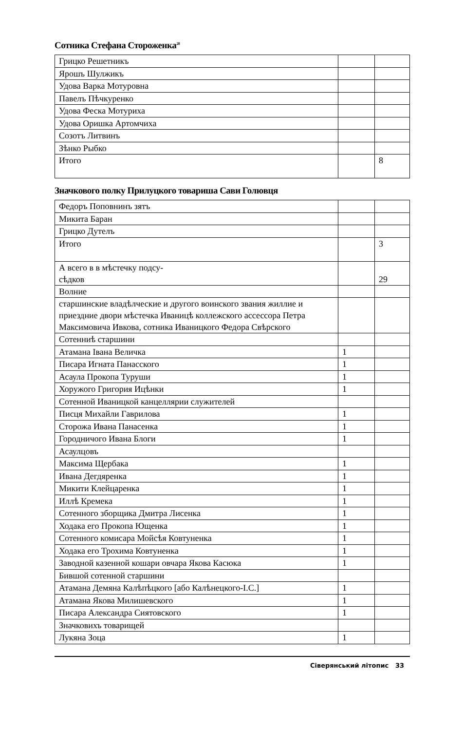Сотника Стефана Стороженка<sup>28</sup>
| Грицко Решетникъ | | |
| Ярошъ Шулжикъ | | |
| Удова Варка Мотуровна | | |
| Павелъ Пѣчкуренко | | |
| Удова Феска Мотуриха | | |
| Удова Оришка Артомчиха | | |
| Созотъ Литвинъ | | |
| Зѣнко Рыбко | | |
| Итого | | 8 |
Значкового полку Прилуцкого товариша Сави Голювця
| Федоръ Поповнинъ зятъ | | |
| Микита Баран | | |
| Грицко Дутелъ | | |
| Итого | | 3 |
| А всего в в мѣстечку подсу- сѣдков | | 29 |
| Волние | | |
| старшинские владѣлческие и другого воинского звания жиллие и приездние двори мѣстечка Иваницѣ коллежского ассессора Петра Максимовича Ивкова, сотника Иваницкого Федора Свѣрского | | |
| Сотенниѣ старшини | | |
| Атамана Івана Величка | 1 | |
| Писара Игната Панасского | 1 | |
| Асаула Прокопа Туруши | 1 | |
| Хоружого Григория Ицѣнки | 1 | |
| Сотенной Иваницкой канцеллярии служителей | | |
| Писця Михайли Гаврилова | 1 | |
| Сторожа Ивана Панасенка | 1 | |
| Городничого Ивана Блоги | 1 | |
| Асаулцовъ | | |
| Максима Щербака | 1 | |
| Ивана Дегдяренка | 1 | |
| Микити Клейцаренка | 1 | |
| Иллѣ Кремека | 1 | |
| Сотенного зборщика Дмитра Лисенка | 1 | |
| Ходака его Прокопа Ющенка | 1 | |
| Сотенного комисара Мойсѣя Ковтуненка | 1 | |
| Ходака его Трохима Ковтуненка | 1 | |
| Заводной казенной кошари овчара Якова Касюка | 1 | |
| Бившой сотенной старшини | | |
| Атамана Демяна Калѣпѣцкого [або Калѣнецкого-І.С.] | 1 | |
| Атамана Якова Милишевского | 1 | |
| Писара Александра Сиятовского | 1 | |
| Значковихъ товарищей | | |
| Лукяна Зоца | 1 | |
Сіверянський літопис 33